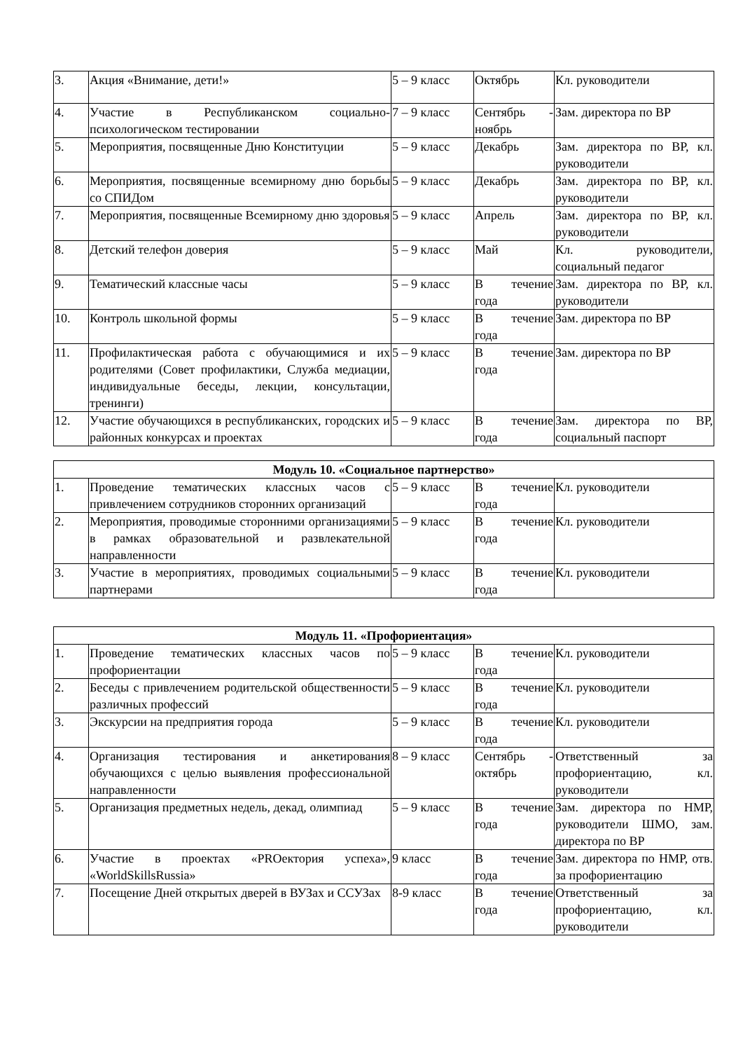| 3. | Акция «Внимание, дети!» | 5 – 9 класс | Октябрь | Кл. руководители |
| 4. | Участие в Республиканском социально-психологическом тестировании | 7 – 9 класс | Сентябрь - ноябрь | Зам. директора по ВР |
| 5. | Мероприятия, посвященные Дню Конституции | 5 – 9 класс | Декабрь | Зам. директора по ВР, кл. руководители |
| 6. | Мероприятия, посвященные всемирному дню борьбы со СПИДом | 5 – 9 класс | Декабрь | Зам. директора по ВР, кл. руководители |
| 7. | Мероприятия, посвященные Всемирному дню здоровья | 5 – 9 класс | Апрель | Зам. директора по ВР, кл. руководители |
| 8. | Детский телефон доверия | 5 – 9 класс | Май | Кл. руководители, социальный педагог |
| 9. | Тематический классные часы | 5 – 9 класс | В течение года | Зам. директора по ВР, кл. руководители |
| 10. | Контроль школьной формы | 5 – 9 класс | В течение года | Зам. директора по ВР |
| 11. | Профилактическая работа с обучающимися и их родителями (Совет профилактики, Служба медиации, индивидуальные беседы, лекции, консультации, тренинги) | 5 – 9 класс | В течение года | Зам. директора по ВР |
| 12. | Участие обучающихся в республиканских, городских и районных конкурсах и проектах | 5 – 9 класс | В течение года | Зам. директора по ВР, социальный паспорт |
| Модуль 10. «Социальное партнерство» | | | | |
| --- | --- | --- | --- | --- |
| 1. | Проведение тематических классных часов с привлечением сотрудников сторонних организаций | 5 – 9 класс | В течение года | Кл. руководители |
| 2. | Мероприятия, проводимые сторонними организациями в рамках образовательной и развлекательной направленности | 5 – 9 класс | В течение года | Кл. руководители |
| 3. | Участие в мероприятиях, проводимых социальными партнерами | 5 – 9 класс | В течение года | Кл. руководители |
| Модуль 11. «Профориентация» | | | | |
| --- | --- | --- | --- | --- |
| 1. | Проведение тематических классных часов по профориентации | 5 – 9 класс | В течение года | Кл. руководители |
| 2. | Беседы с привлечением родительской общественности различных профессий | 5 – 9 класс | В течение года | Кл. руководители |
| 3. | Экскурсии на предприятия города | 5 – 9 класс | В течение года | Кл. руководители |
| 4. | Организация тестирования и анкетирования обучающихся с целью выявления профессиональной направленности | 8 – 9 класс | Сентябрь - октябрь | Ответственный за профориентацию, кл. руководители |
| 5. | Организация предметных недель, декад, олимпиад | 5 – 9 класс | В течение года | Зам. директора по НМР, руководители ШМО, зам. директора по ВР |
| 6. | Участие в проектах «PROектория успеха», «WorldSkillsRussia» | 9 класс | В течение года | Зам. директора по НМР, отв. за профориентацию |
| 7. | Посещение Дней открытых дверей в ВУЗах и ССУЗах | 8-9 класс | В течение года | Ответственный за профориентацию, кл. руководители |